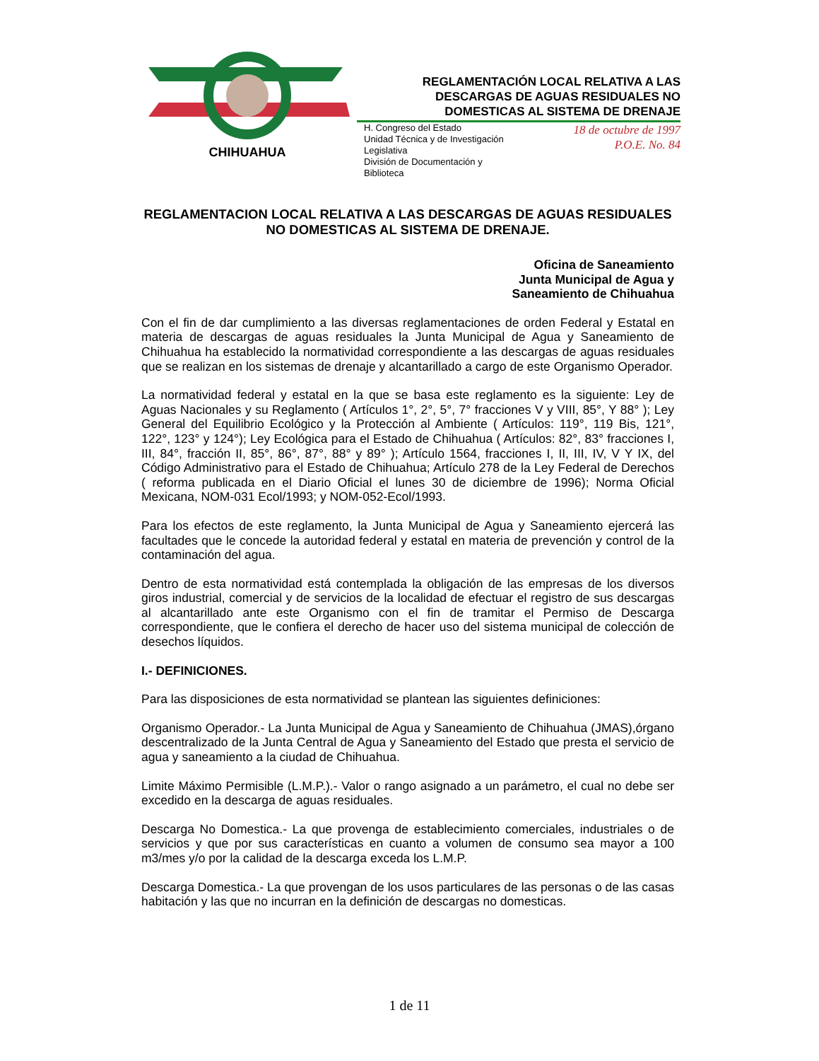CHIHUAHUA
REGLAMENTACIÓN LOCAL RELATIVA A LAS DESCARGAS DE AGUAS RESIDUALES NO DOMESTICAS AL SISTEMA DE DRENAJE
H. Congreso del Estado
Unidad Técnica y de Investigación
Legislativa
División de Documentación y
Biblioteca
18 de octubre de 1997
P.O.E. No. 84
REGLAMENTACION LOCAL RELATIVA A LAS DESCARGAS DE AGUAS RESIDUALES NO DOMESTICAS AL SISTEMA DE DRENAJE.
Oficina de Saneamiento
Junta Municipal de Agua y
Saneamiento de Chihuahua
Con el fin de dar cumplimiento a las diversas reglamentaciones de orden Federal y Estatal en materia de descargas de aguas residuales la Junta Municipal de Agua y Saneamiento de Chihuahua ha establecido la normatividad correspondiente a las descargas de aguas residuales que se realizan en los sistemas de drenaje y alcantarillado a cargo de este Organismo Operador.
La normatividad federal y estatal en la que se basa este reglamento es la siguiente: Ley de Aguas Nacionales y su Reglamento ( Artículos 1°, 2°, 5°, 7° fracciones V y VIII, 85°, Y 88° ); Ley General del Equilibrio Ecológico y la Protección al Ambiente ( Artículos: 119°, 119 Bis, 121°, 122°, 123° y 124°); Ley Ecológica para el Estado de Chihuahua ( Artículos: 82°, 83° fracciones I, III, 84°, fracción II, 85°, 86°, 87°, 88° y 89° ); Artículo 1564, fracciones I, II, III, IV, V Y IX, del Código Administrativo para el Estado de Chihuahua; Artículo 278 de la Ley Federal de Derechos ( reforma publicada en el Diario Oficial el lunes 30 de diciembre de 1996); Norma Oficial Mexicana, NOM-031 Ecol/1993; y NOM-052-Ecol/1993.
Para los efectos de este reglamento, la Junta Municipal de Agua y Saneamiento ejercerá las facultades que le concede la autoridad federal y estatal en materia de prevención y control de la contaminación del agua.
Dentro de esta normatividad está contemplada la obligación de las empresas de los diversos giros industrial, comercial y de servicios de la localidad de efectuar el registro de sus descargas al alcantarillado ante este Organismo con el fin de tramitar el Permiso de Descarga correspondiente, que le confiera el derecho de hacer uso del sistema municipal de colección de desechos líquidos.
I.- DEFINICIONES.
Para las disposiciones de esta normatividad se plantean las siguientes definiciones:
Organismo Operador.- La Junta Municipal de Agua y Saneamiento de Chihuahua (JMAS),órgano descentralizado de la Junta Central de Agua y Saneamiento del Estado que presta el servicio de agua y saneamiento a la ciudad de Chihuahua.
Limite Máximo Permisible (L.M.P.).- Valor o rango asignado a un parámetro, el cual no debe ser excedido en la descarga de aguas residuales.
Descarga No Domestica.- La que provenga de establecimiento comerciales, industriales o de servicios y que por sus características en cuanto a volumen de consumo sea mayor a 100 m3/mes y/o por la calidad de la descarga exceda los L.M.P.
Descarga Domestica.- La que provengan de los usos particulares de las personas o de las casas habitación y las que no incurran en la definición de descargas no domesticas.
1 de 11